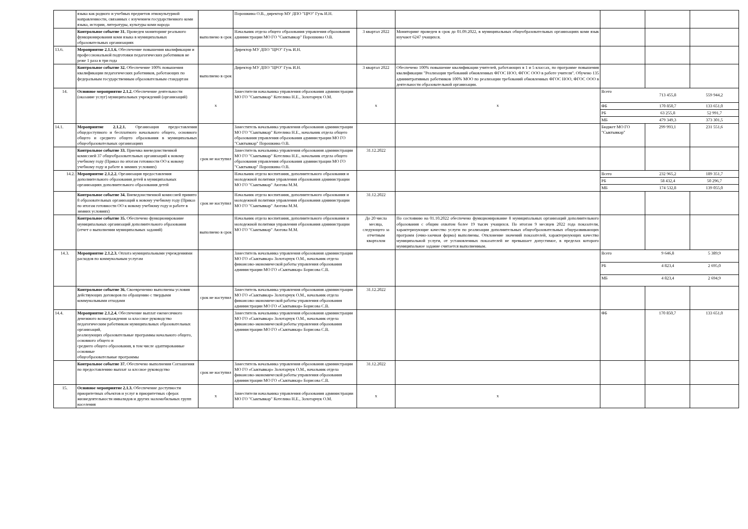| | языка как родного и учебных предметов этнокультурной направленности, связанных с изучением государственного коми языка, истории, литературы, культуры коми народа | | Порошкина О.В., директор МУ ДПО "ЦРО" Гузь И.Н. | | | | | |
| | Контрольное событие 31. Проведен мониторинг реального функционирования коми языка в муниципальных образовательных организациях | выполнено в срок | Начальник отдела общего образования управления образования администрации МО ГО "Сыктывкар" Порошкина О.В. | 3 квартал 2022 | Мониторинг проведен в срок до 01.09.2022, в муниципальных общеобразовательных организациях коми язык изучают 6247 учащихся. | | | |
| 13.6. | Мероприятие 2.1.1.6. Обеспечение повышения квалификации и профессиональной подготовки педагогических работников не реже 1 раза в три года | | Директор МУ ДПО "ЦРО" Гузь И.Н. | | | | | |
| | Контрольное событие 32. Обеспечение 100% повышения квалификации педагогических работников, работающих по федеральным государственным образовательным стандартам | выполнено в срок | Директор МУ ДПО "ЦРО" Гузь И.Н. | 3 квартал 2022 | Обеспечено 100% повышение квалификации учителей, работающих в 1 и 5 классах, по программе повышения квалификации "Реализация требований обновленных ФГОС НОО, ФГОС ООО в работе учителя". Обучено 135 админитративных работников 100% МОО по реализации требований обновленных ФГОС НОО, ФГОС ООО в деятельности образовательной организации. | | | |
| 14. | Основное мероприятие 2.1.2. Обеспечение деятельности (оказание услуг) муниципальных учреждений (организаций) | х | Заместители начальника управления образования администрации МО ГО "Сыктывкар" Котелина Н.Е., Золотарчук О.М. | х | х | / Всего / 713 455,8 / 559 944,2 / / ФБ / 170 850,7 / 133 651,0 / / РБ / 63 255,8 / 52 991,7 / / МБ / 479 349,3 / 373 301,5 / | | |
| 14.1. | Мероприятие 2.1.2.1. Организация предоставления общедоступного и бесплатного начального общего, основного общего и среднего общего образования в муниципальных общеобразовательных организациях | | Заместитель начальника управления образования администрации МО ГО "Сыктывкар" Котелина Н.Е., начальник отдела общего образования управления образования администрации МО ГО "Сыктывкар" Порошкина О.В. | | | Бюджет МО ГО "Сыктывкар" | 299 993,1 | 231 551,6 |
| | Контрольное событие 33. Приемка вневедомственной комиссией 37 общеобразовательных организаций к новому учебному году (Приказ по итогам готовности ОО к новому учебному году и работе в зимних условиях) | срок не наступил | Заместитель начальника управления образования администрации МО ГО "Сыктывкар" Котелина Н.Е., начальник отдела общего образования управления образования администрации МО ГО "Сыктывкар" Порошкина О.В. | 31.12.2022 | | | | |
| 14.2. | Мероприятие 2.1.2.2. Организация предоставления дополнительного образования детей в муниципальных организациях дополнительного образования детей | | Начальник отдела воспитания, дополнительного образования и молодежной политики управления образования администрации МО ГО "Сыктывкар" Аюгова М.М. | | | / Всего / 232 965,2 / 189 351,7 / / РБ / 58 432,4 / 50 296,7 / / МБ / 174 532,8 / 139 055,0 / | | |
| | Контрольное событие 34. Вневедомственной комиссией принято 8 образовательных организаций к новому учебному году (Приказ по итогам готовности ОО к новому учебному году и работе в зимних условиях) | срок не наступил | Начальник отдела воспитания, дополнительного образования и молодежной политики управления образования администрации МО ГО "Сыктывкар" Аюгова М.М. | 31.12.2022 | | | | |
| | Контрольное событие 35. Обеспечено функционирование муниципальных организаций дополнительного образования (отчет о выполнении муниципальных заданий) | выполнено в срок | Начальник отдела воспитания, дополнительного образования и молодежной политики управления образования администрации МО ГО "Сыктывкар" Аюгова М.М. | До 20 числа месяца, следующего за отчетным кварталом | По состоянию на 01.10.2022 обеспечено функционирование 8 муниципальных организаций дополнительного образования с общим охватом более 19 тысяч учащихся. По итогам 9 месяцев 2022 года показатели, характеризующие качество услуги по реализации дополнительных общеобразовательных общеразвивающих программ (очно-заочная форма) выполнены. Отклонение значений показателей, характеризующих качество муниципальной услуги, от установленных показателей не превышает допустимое, в пределах которого муниципальное задание считается выполненным. | | | |
| 14.3. | Мероприятие 2.1.2.3. Оплата муниципальными учреждениями расходов по коммунальным услугам | | Заместитель начальника управления образования администрации МО ГО «Сыктывкар» Золотарчук О.М., начальник отдела финансово-экономической работы управления образования администрации МО ГО «Сыктывкар» Борисова С.В. | | | / Всего / 9 646,8 / 5 389,9 / / РБ / 4 823,4 / 2 695,0 / / МБ / 4 823,4 / 2 694,9 / | | |
| | Контрольное событие 36. Своевременно выполнены условия действующих договоров по обращению с твердыми коммунальными отходами | срок не наступил | Заместитель начальника управления образования администрации МО ГО «Сыктывкар» Золотарчук О.М., начальник отдела финансово-экономической работы управления образования администрации МО ГО «Сыктывкар» Борисова С.В. | 31.12.2022 | | | | |
| 14.4. | Мероприятие 2.1.2.4. Обеспечение выплат ежемесячного денежного вознаграждения за классное руководство педагогическим работникам муниципальных образовательных организаций, реализующих образовательные программы начального общего, основного общего и среднего общего образования, в том числе адаптированные основные общеобразовательные программы | | Заместитель начальника управления образования администрации МО ГО «Сыктывкар» Золотарчук О.М., начальник отдела финансово-экономической работы управления образования администрации МО ГО «Сыктывкар» Борисова С.В. | | | ФБ | 170 850,7 | 133 651,0 |
| | Контрольное событие 37. Обеспечено выполнения Соглашения по предоставлению выплат за клссное руководство | срок не наступил | Заместитель начальника управления образования администрации МО ГО «Сыктывкар» Золотарчук О.М., начальник отдела финансово-экономической работы управления образования администрации МО ГО «Сыктывкар» Борисова С.В. | 31.12.2022 | | | | |
| 15. | Основное мероприятие 2.1.3. Обеспечение доступности приоритетных объектов и услуг в приоритетных сферах жизнедеятельности инвалидов и других маломобильных групп населения | х | Заместители начальника управления образования администрации МО ГО "Сыктывкар" Котелина Н.Е., Золотарчук О.М. | х | х | | | |